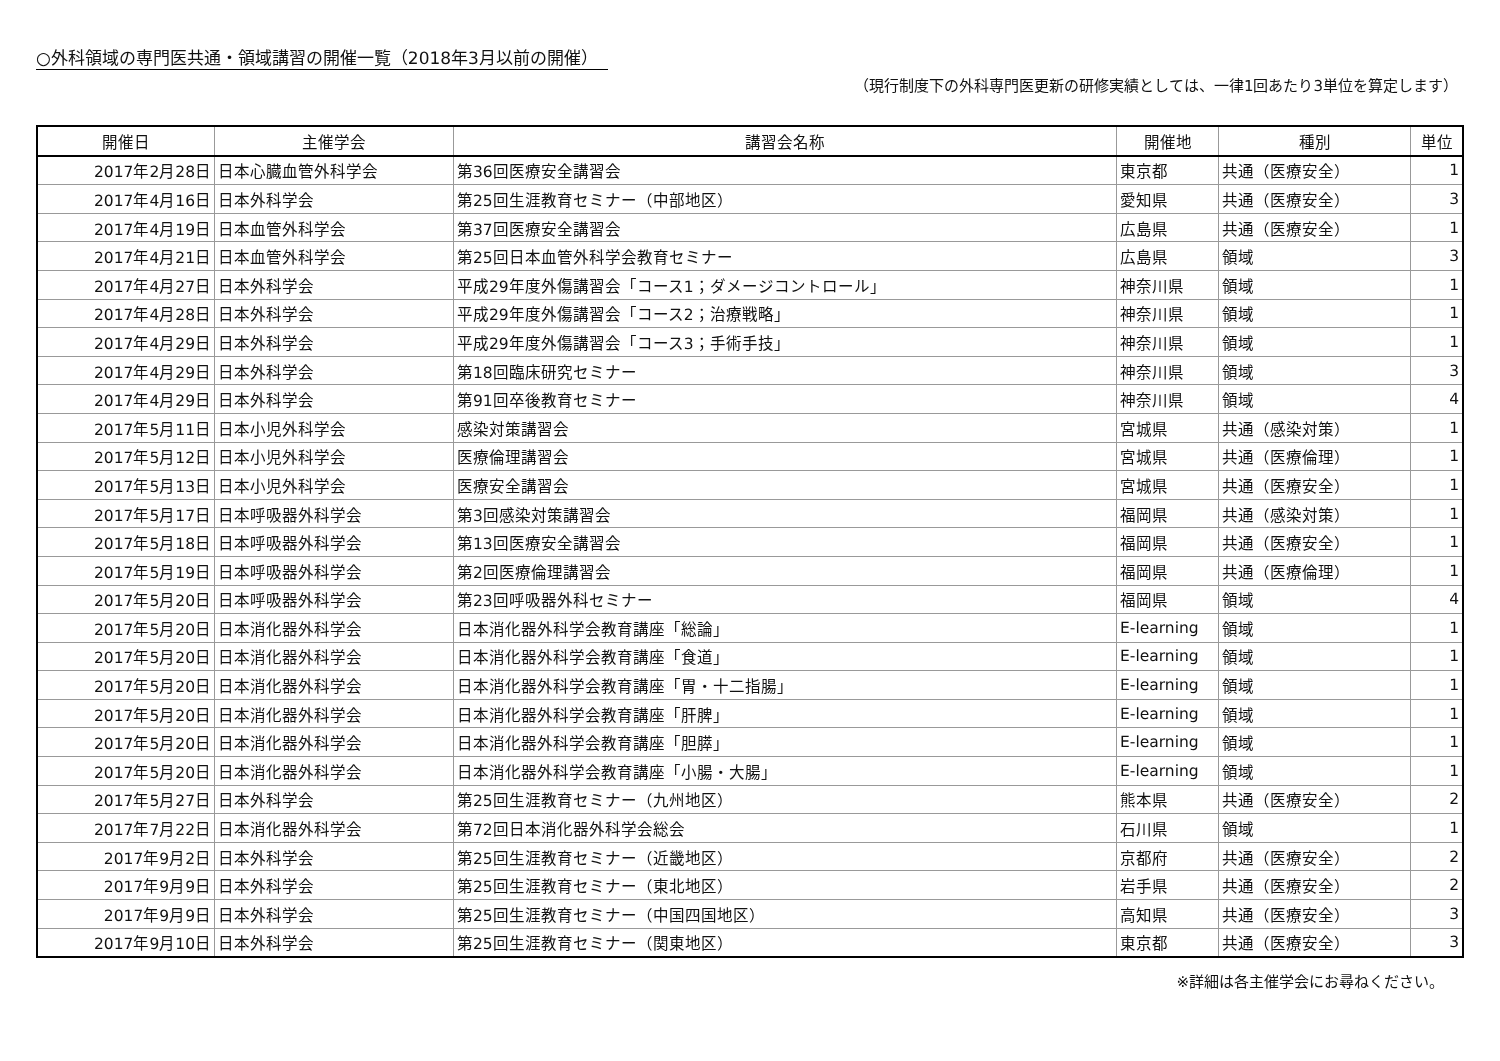○外科領域の専門医共通・領域講習の開催一覧（2018年3月以前の開催）
（現行制度下の外科専門医更新の研修実績としては、一律1回あたり3単位を算定します）
| 開催日 | 主催学会 | 講習会名称 | 開催地 | 種別 | 単位 |
| --- | --- | --- | --- | --- | --- |
| 2017年2月28日 | 日本心臓血管外科学会 | 第36回医療安全講習会 | 東京都 | 共通（医療安全） | 1 |
| 2017年4月16日 | 日本外科学会 | 第25回生涯教育セミナー（中部地区） | 愛知県 | 共通（医療安全） | 3 |
| 2017年4月19日 | 日本血管外科学会 | 第37回医療安全講習会 | 広島県 | 共通（医療安全） | 1 |
| 2017年4月21日 | 日本血管外科学会 | 第25回日本血管外科学会教育セミナー | 広島県 | 領域 | 3 |
| 2017年4月27日 | 日本外科学会 | 平成29年度外傷講習会「コース1；ダメージコントロール」 | 神奈川県 | 領域 | 1 |
| 2017年4月28日 | 日本外科学会 | 平成29年度外傷講習会「コース2；治療戦略」 | 神奈川県 | 領域 | 1 |
| 2017年4月29日 | 日本外科学会 | 平成29年度外傷講習会「コース3；手術手技」 | 神奈川県 | 領域 | 1 |
| 2017年4月29日 | 日本外科学会 | 第18回臨床研究セミナー | 神奈川県 | 領域 | 3 |
| 2017年4月29日 | 日本外科学会 | 第91回卒後教育セミナー | 神奈川県 | 領域 | 4 |
| 2017年5月11日 | 日本小児外科学会 | 感染対策講習会 | 宮城県 | 共通（感染対策） | 1 |
| 2017年5月12日 | 日本小児外科学会 | 医療倫理講習会 | 宮城県 | 共通（医療倫理） | 1 |
| 2017年5月13日 | 日本小児外科学会 | 医療安全講習会 | 宮城県 | 共通（医療安全） | 1 |
| 2017年5月17日 | 日本呼吸器外科学会 | 第3回感染対策講習会 | 福岡県 | 共通（感染対策） | 1 |
| 2017年5月18日 | 日本呼吸器外科学会 | 第13回医療安全講習会 | 福岡県 | 共通（医療安全） | 1 |
| 2017年5月19日 | 日本呼吸器外科学会 | 第2回医療倫理講習会 | 福岡県 | 共通（医療倫理） | 1 |
| 2017年5月20日 | 日本呼吸器外科学会 | 第23回呼吸器外科セミナー | 福岡県 | 領域 | 4 |
| 2017年5月20日 | 日本消化器外科学会 | 日本消化器外科学会教育講座「総論」 | E-learning | 領域 | 1 |
| 2017年5月20日 | 日本消化器外科学会 | 日本消化器外科学会教育講座「食道」 | E-learning | 領域 | 1 |
| 2017年5月20日 | 日本消化器外科学会 | 日本消化器外科学会教育講座「胃・十二指腸」 | E-learning | 領域 | 1 |
| 2017年5月20日 | 日本消化器外科学会 | 日本消化器外科学会教育講座「肝脾」 | E-learning | 領域 | 1 |
| 2017年5月20日 | 日本消化器外科学会 | 日本消化器外科学会教育講座「胆膵」 | E-learning | 領域 | 1 |
| 2017年5月20日 | 日本消化器外科学会 | 日本消化器外科学会教育講座「小腸・大腸」 | E-learning | 領域 | 1 |
| 2017年5月27日 | 日本外科学会 | 第25回生涯教育セミナー（九州地区） | 熊本県 | 共通（医療安全） | 2 |
| 2017年7月22日 | 日本消化器外科学会 | 第72回日本消化器外科学会総会 | 石川県 | 領域 | 1 |
| 2017年9月2日 | 日本外科学会 | 第25回生涯教育セミナー（近畿地区） | 京都府 | 共通（医療安全） | 2 |
| 2017年9月9日 | 日本外科学会 | 第25回生涯教育セミナー（東北地区） | 岩手県 | 共通（医療安全） | 2 |
| 2017年9月9日 | 日本外科学会 | 第25回生涯教育セミナー（中国四国地区） | 高知県 | 共通（医療安全） | 3 |
| 2017年9月10日 | 日本外科学会 | 第25回生涯教育セミナー（関東地区） | 東京都 | 共通（医療安全） | 3 |
※詳細は各主催学会にお尋ねください。